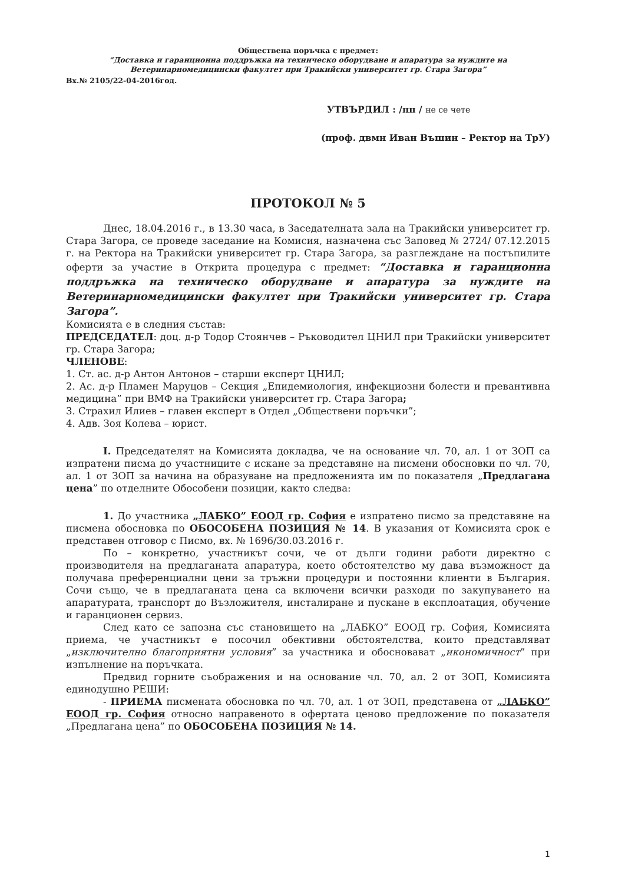Обществена поръчка с предмет:
“Доставка и гаранционна поддръжка на техническо оборудване и апаратура за нуждите на
Ветеринарномедицински факултет при Тракийски университет гр. Стара Загора”
Вх.№ 2105/22-04-2016год.
УТВЪРДИЛ : /пп / не се чете
(проф. двмн Иван Въшин – Ректор на ТрУ)
ПРОТОКОЛ № 5
Днес, 18.04.2016 г., в 13.30 часа, в Заседателната зала на Тракийски университет гр. Стара Загора, се проведе заседание на Комисия, назначена със Заповед № 2724/ 07.12.2015 г. на Ректора на Тракийски университет гр. Стара Загора, за разглеждане на постъпилите оферти за участие в Открита процедура с предмет: “Доставка и гаранционна поддръжка на техническо оборудване и апаратура за нуждите на Ветеринарномедицински факултет при Тракийски университет гр. Стара Загора”.
Комисията е в следния състав:
ПРЕДСЕДАТЕЛ: доц. д-р Тодор Стоянчев – Ръководител ЦНИЛ при Тракийски университет гр. Стара Загора;
ЧЛЕНОВЕ:
1. Ст. ас. д-р Антон Антонов – старши експерт ЦНИЛ;
2. Ас. д-р Пламен Маруцов – Секция „Епидемиология, инфекциозни болести и превантивна медицина” при ВМФ на Тракийски университет гр. Стара Загора;
3. Страхил Илиев – главен експерт в Отдел „Обществени поръчки”;
4. Адв. Зоя Колева – юрист.
I. Председателят на Комисията докладва, че на основание чл. 70, ал. 1 от ЗОП са изпратени писма до участниците с искане за представяне на писмени обосновки по чл. 70, ал. 1 от ЗОП за начина на образуване на предложенията им по показателя „Предлагана цена” по отделните Обособени позиции, както следва:
1. До участника „ЛАБКО” ЕООД гр. София е изпратено писмо за представяне на писмена обосновка по ОБОСОБЕНА ПОЗИЦИЯ № 14. В указания от Комисията срок е представен отговор с Писмо, вх. № 1696/30.03.2016 г.
По – конкретно, участникът сочи, че от дълги години работи директно с производителя на предлаганата апаратура, което обстоятелство му дава възможност да получава преференциални цени за тръжни процедури и постоянни клиенти в България. Сочи също, че в предлаганата цена са включени всички разходи по закупуването на апаратурата, транспорт до Възложителя, инсталиране и пускане в експлоатация, обучение и гаранционен сервиз.
След като се запозна със становището на „ЛАБКО” ЕООД гр. София, Комисията приема, че участникът е посочил обективни обстоятелства, които представляват „изключително благоприятни условия” за участника и обосновават „икономичност” при изпълнение на поръчката.
Предвид горните съображения и на основание чл. 70, ал. 2 от ЗОП, Комисията единодушно РЕШИ:
- ПРИЕМА писмената обосновка по чл. 70, ал. 1 от ЗОП, представена от „ЛАБКО” ЕООД гр. София относно направеното в офертата ценово предложение по показателя „Предлагана цена” по ОБОСОБЕНА ПОЗИЦИЯ № 14.
1